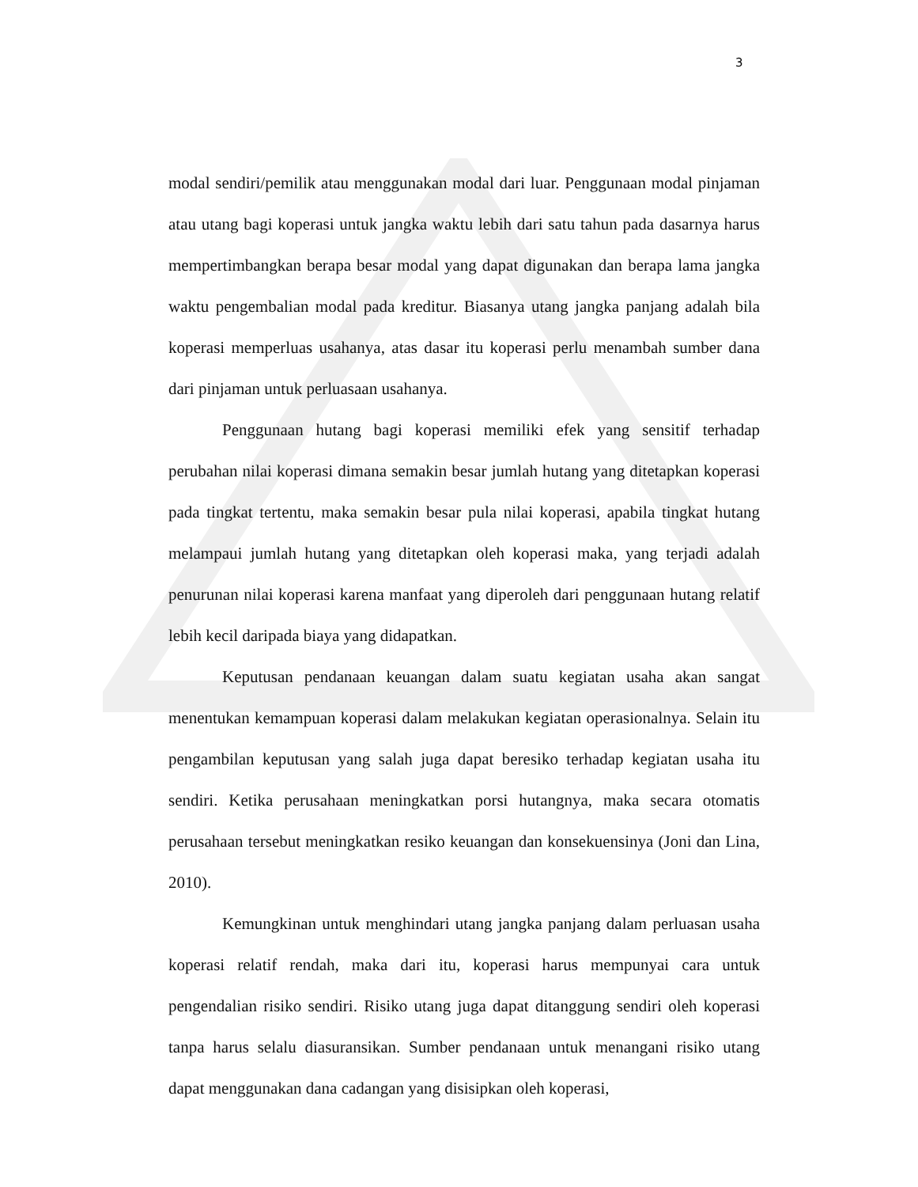3
modal sendiri/pemilik atau menggunakan modal dari luar. Penggunaan modal pinjaman atau utang bagi koperasi untuk jangka waktu lebih dari satu tahun pada dasarnya harus mempertimbangkan berapa besar modal yang dapat digunakan dan berapa lama jangka waktu pengembalian modal pada kreditur. Biasanya utang jangka panjang adalah bila koperasi memperluas usahanya, atas dasar itu koperasi perlu menambah sumber dana dari pinjaman untuk perluasaan usahanya.
Penggunaan hutang bagi koperasi memiliki efek yang sensitif terhadap perubahan nilai koperasi dimana semakin besar jumlah hutang yang ditetapkan koperasi pada tingkat tertentu, maka semakin besar pula nilai koperasi, apabila tingkat hutang melampaui jumlah hutang yang ditetapkan oleh koperasi maka, yang terjadi adalah penurunan nilai koperasi karena manfaat yang diperoleh dari penggunaan hutang relatif lebih kecil daripada biaya yang didapatkan.
Keputusan pendanaan keuangan dalam suatu kegiatan usaha akan sangat menentukan kemampuan koperasi dalam melakukan kegiatan operasionalnya. Selain itu pengambilan keputusan yang salah juga dapat beresiko terhadap kegiatan usaha itu sendiri. Ketika perusahaan meningkatkan porsi hutangnya, maka secara otomatis perusahaan tersebut meningkatkan resiko keuangan dan konsekuensinya (Joni dan Lina, 2010).
Kemungkinan untuk menghindari utang jangka panjang dalam perluasan usaha koperasi relatif rendah, maka dari itu, koperasi harus mempunyai cara untuk pengendalian risiko sendiri. Risiko utang juga dapat ditanggung sendiri oleh koperasi tanpa harus selalu diasuransikan. Sumber pendanaan untuk menangani risiko utang dapat menggunakan dana cadangan yang disisipkan oleh koperasi,